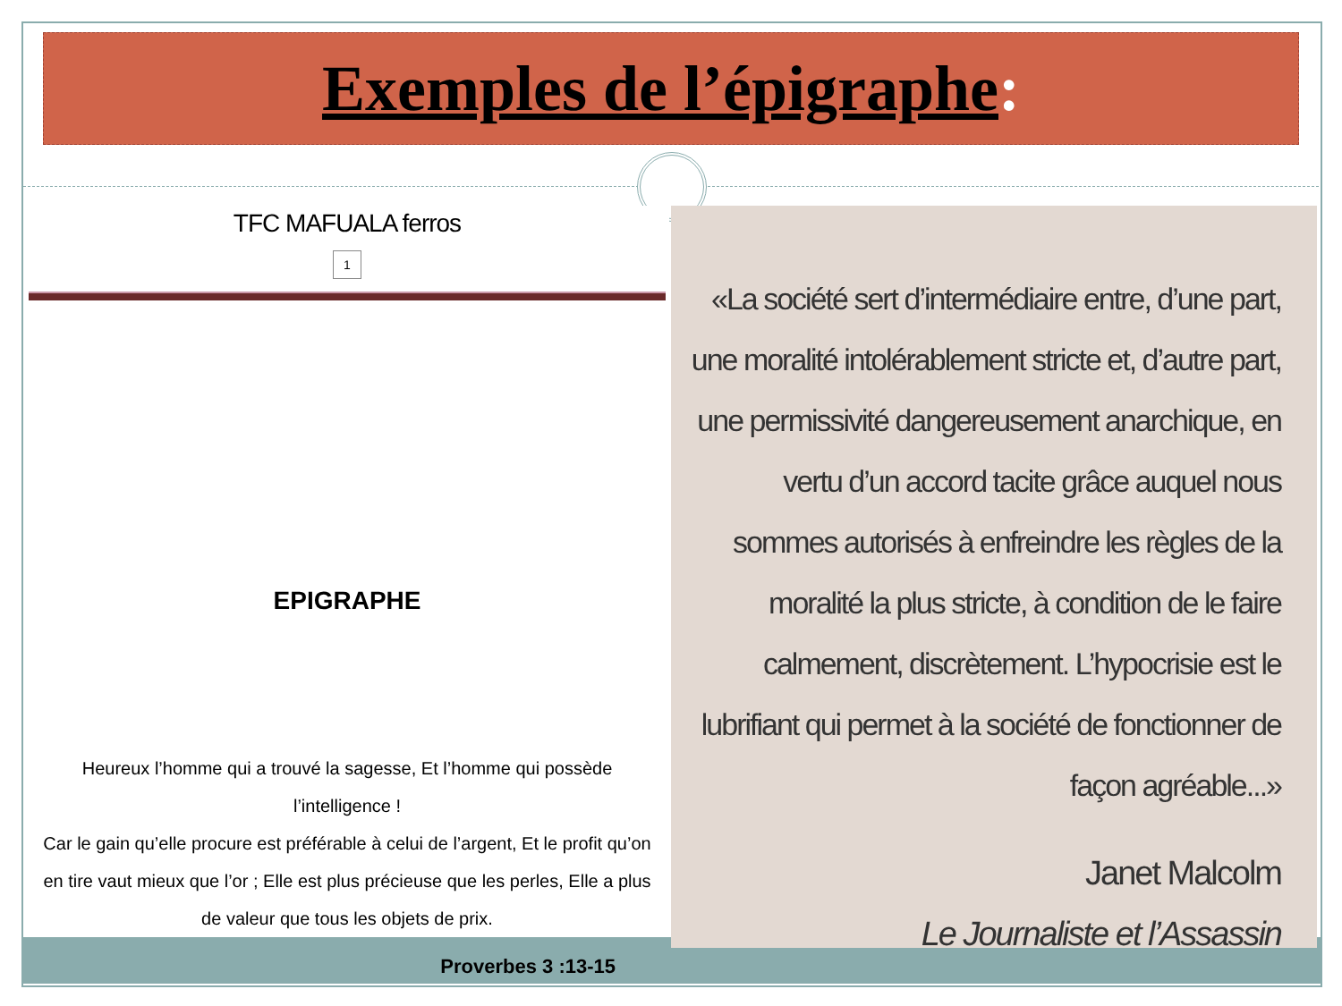Exemples de l’épigraphe:
TFC MAFUALA ferros
1
EPIGRAPHE
Heureux l’homme qui a trouvé la sagesse, Et l’homme qui possède l’intelligence !
Car le gain qu’elle procure est préférable à celui de l’argent, Et le profit qu’on en tire vaut mieux que l’or ; Elle est plus précieuse que les perles, Elle a plus de valeur que tous les objets de prix.
Proverbes 3 :13-15
«La société sert d’intermédiaire entre, d’une part, une moralité intolérablement stricte et, d’autre part, une permissivité dangereusement anarchique, en vertu d’un accord tacite grâce auquel nous sommes autorisés à enfreindre les règles de la moralité la plus stricte, à condition de le faire calmement, discrètement. L’hypocrisie est le lubrifiant qui permet à la société de fonctionner de façon agréable...»
Janet Malcolm
Le Journaliste et l’Assassin